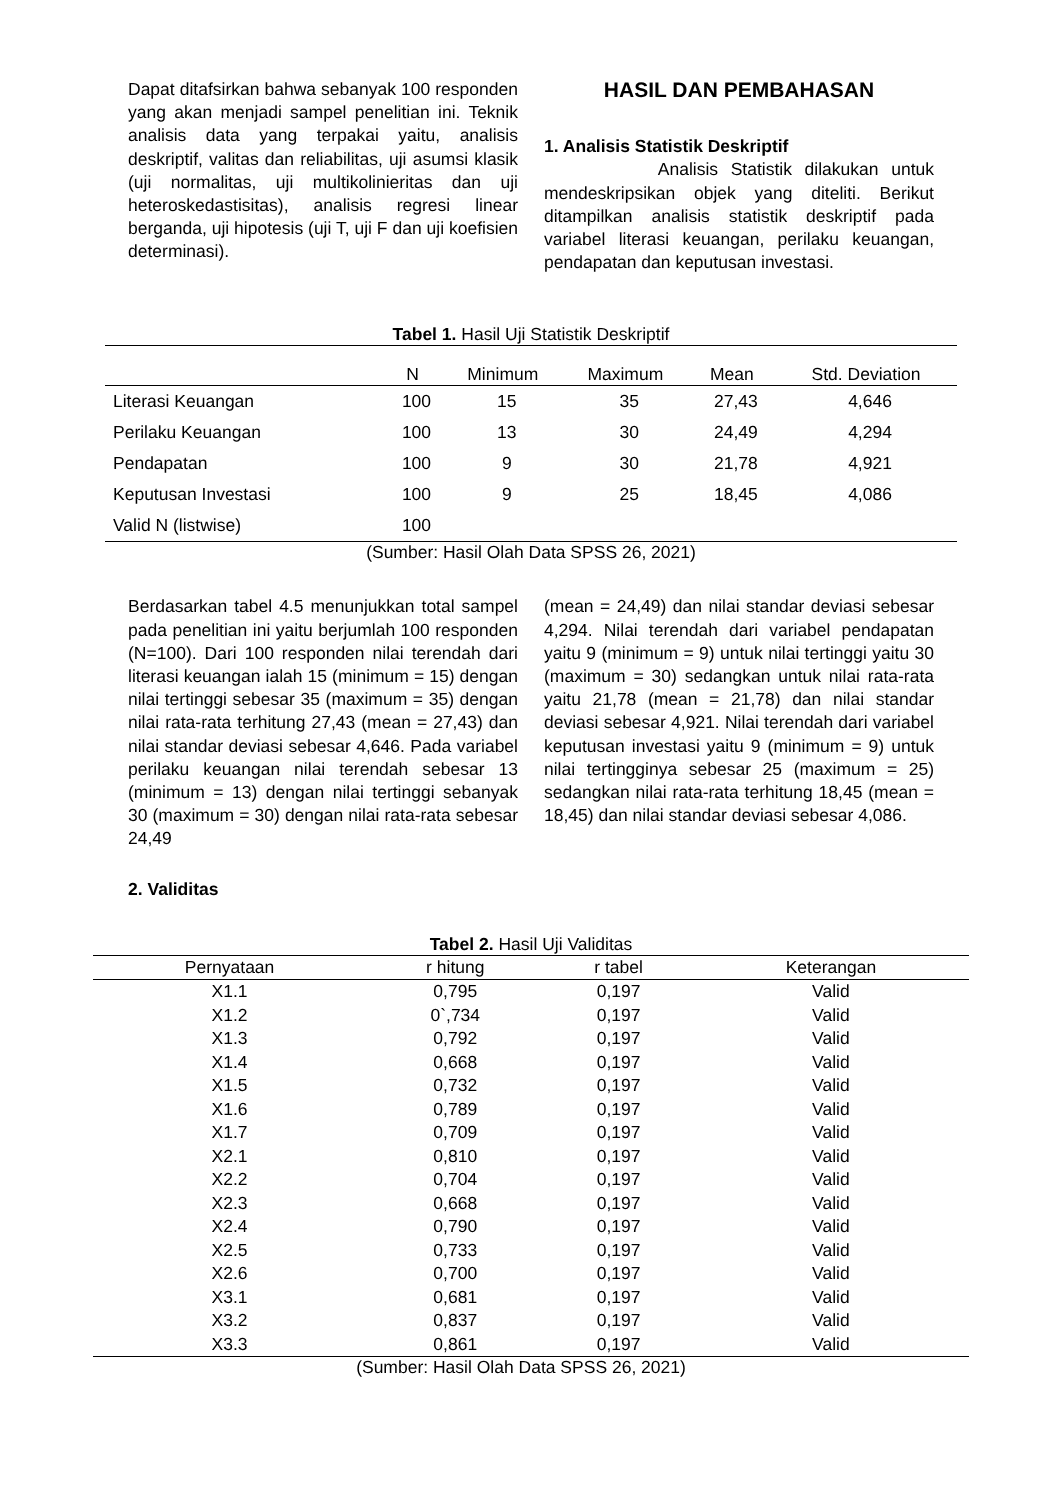Dapat ditafsirkan bahwa sebanyak 100 responden yang akan menjadi sampel penelitian ini. Teknik analisis data yang terpakai yaitu, analisis deskriptif, valitas dan reliabilitas, uji asumsi klasik (uji normalitas, uji multikolinieritas dan uji heteroskedastisitas), analisis regresi linear berganda, uji hipotesis (uji T, uji F dan uji koefisien determinasi).
HASIL DAN PEMBAHASAN
1. Analisis Statistik Deskriptif
Analisis Statistik dilakukan untuk mendeskripsikan objek yang diteliti. Berikut ditampilkan analisis statistik deskriptif pada variabel literasi keuangan, perilaku keuangan, pendapatan dan keputusan investasi.
Tabel 1. Hasil Uji Statistik Deskriptif
| | N | Minimum | Maximum | Mean | Std. Deviation |
| --- | --- | --- | --- | --- | --- |
| Literasi Keuangan | 100 | 15 | 35 | 27,43 | 4,646 |
| Perilaku Keuangan | 100 | 13 | 30 | 24,49 | 4,294 |
| Pendapatan | 100 | 9 | 30 | 21,78 | 4,921 |
| Keputusan Investasi | 100 | 9 | 25 | 18,45 | 4,086 |
| Valid N (listwise) | 100 | | | | |
(Sumber: Hasil Olah Data SPSS 26, 2021)
Berdasarkan tabel 4.5 menunjukkan total sampel pada penelitian ini yaitu berjumlah 100 responden (N=100). Dari 100 responden nilai terendah dari literasi keuangan ialah 15 (minimum = 15) dengan nilai tertinggi sebesar 35 (maximum = 35) dengan nilai rata-rata terhitung 27,43 (mean = 27,43) dan nilai standar deviasi sebesar 4,646. Pada variabel perilaku keuangan nilai terendah sebesar 13 (minimum = 13) dengan nilai tertinggi sebanyak 30 (maximum = 30) dengan nilai rata-rata sebesar 24,49
(mean = 24,49) dan nilai standar deviasi sebesar 4,294. Nilai terendah dari variabel pendapatan yaitu 9 (minimum = 9) untuk nilai tertinggi yaitu 30 (maximum = 30) sedangkan untuk nilai rata-rata yaitu 21,78 (mean = 21,78) dan nilai standar deviasi sebesar 4,921. Nilai terendah dari variabel keputusan investasi yaitu 9 (minimum = 9) untuk nilai tertingginya sebesar 25 (maximum = 25) sedangkan nilai rata-rata terhitung 18,45 (mean = 18,45) dan nilai standar deviasi sebesar 4,086.
2. Validitas
Tabel 2. Hasil Uji Validitas
| Pernyataan | r hitung | r tabel | Keterangan |
| --- | --- | --- | --- |
| X1.1 | 0,795 | 0,197 | Valid |
| X1.2 | 0`,734 | 0,197 | Valid |
| X1.3 | 0,792 | 0,197 | Valid |
| X1.4 | 0,668 | 0,197 | Valid |
| X1.5 | 0,732 | 0,197 | Valid |
| X1.6 | 0,789 | 0,197 | Valid |
| X1.7 | 0,709 | 0,197 | Valid |
| X2.1 | 0,810 | 0,197 | Valid |
| X2.2 | 0,704 | 0,197 | Valid |
| X2.3 | 0,668 | 0,197 | Valid |
| X2.4 | 0,790 | 0,197 | Valid |
| X2.5 | 0,733 | 0,197 | Valid |
| X2.6 | 0,700 | 0,197 | Valid |
| X3.1 | 0,681 | 0,197 | Valid |
| X3.2 | 0,837 | 0,197 | Valid |
| X3.3 | 0,861 | 0,197 | Valid |
(Sumber: Hasil Olah Data SPSS 26, 2021)